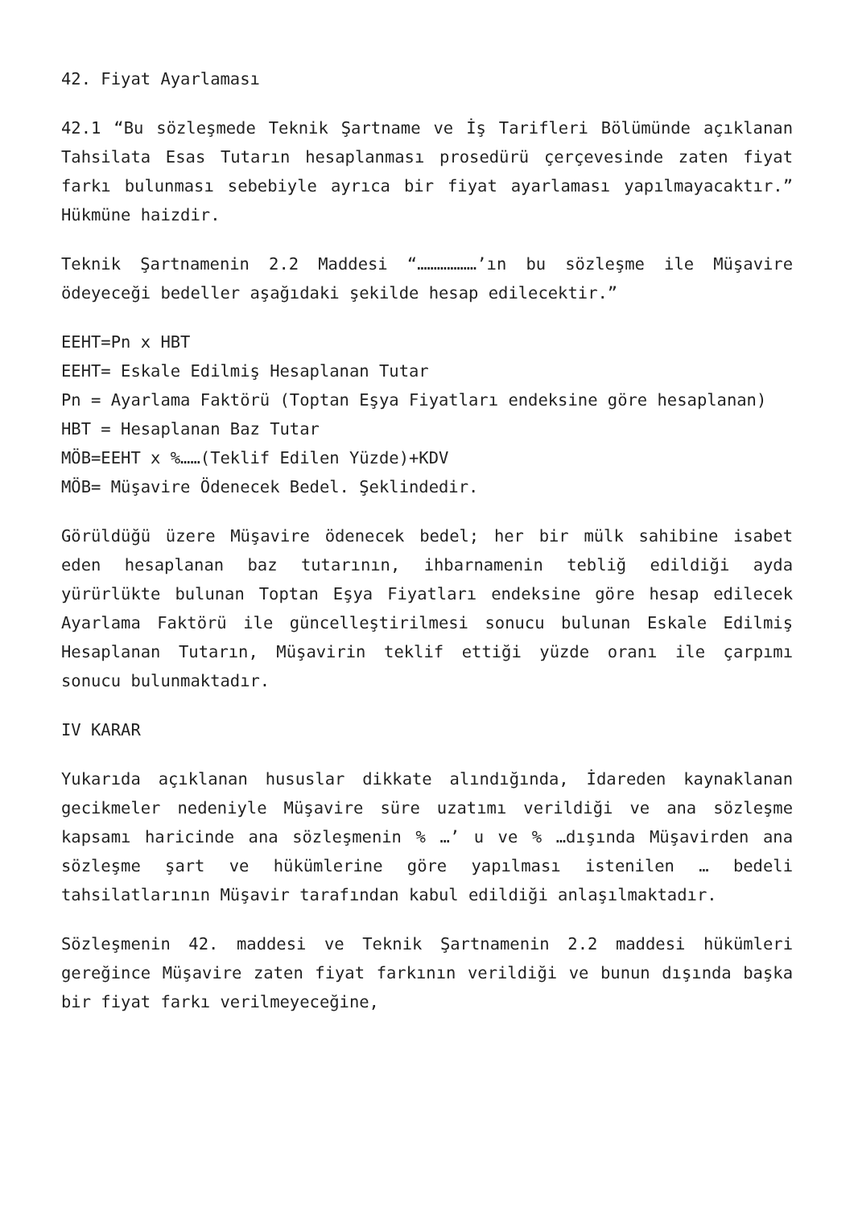42. Fiyat Ayarlaması
42.1 “Bu sözleşmede Teknik Şartname ve İş Tarifleri Bölümünde açıklanan Tahsilata Esas Tutarın hesaplanması prosedürü çerçevesinde zaten fiyat farkı bulunması sebebiyle ayrıca bir fiyat ayarlaması yapılmayacaktır.” Hükmüne haizdir.
Teknik Şartnamenin 2.2 Maddesi “………………’ın bu sözleşme ile Müşavire ödeyeceği bedeller aşağıdaki şekilde hesap edilecektir.”
EEHT=Pn x HBT
EEHT= Eskale Edilmiş Hesaplanan Tutar
Pn = Ayarlama Faktörü (Toptan Eşya Fiyatları endeksine göre hesaplanan)
HBT = Hesaplanan Baz Tutar
MÖB=EEHT x %……(Teklif Edilen Yüzde)+KDV
MÖB= Müşavire Ödenecek Bedel. Şeklindedir.
Görüldüğü üzere Müşavire ödenecek bedel; her bir mülk sahibine isabet eden hesaplanan baz tutarının, ihbarnamenin tebliğ edildiği ayda yürürlükte bulunan Toptan Eşya Fiyatları endeksine göre hesap edilecek Ayarlama Faktörü ile güncelleştirilmesi sonucu bulunan Eskale Edilmiş Hesaplanan Tutarın, Müşavirin teklif ettiği yüzde oranı ile çarpımı sonucu bulunmaktadır.
IV KARAR
Yukarıda açıklanan hususlar dikkate alındığında, İdareden kaynaklanan gecikmeler nedeniyle Müşavire süre uzatımı verildiği ve ana sözleşme kapsamı haricinde ana sözleşmenin % …’ u ve % …dışında Müşavirden ana sözleşme şart ve hükümlerine göre yapılması istenilen … bedeli tahsilatlarının Müşavir tarafından kabul edildiği anlaşılmaktadır.
Sözleşmenin 42. maddesi ve Teknik Şartnamenin 2.2 maddesi hükümleri gereğince Müşavire zaten fiyat farkının verildiği ve bunun dışında başka bir fiyat farkı verilmeyeceğine,